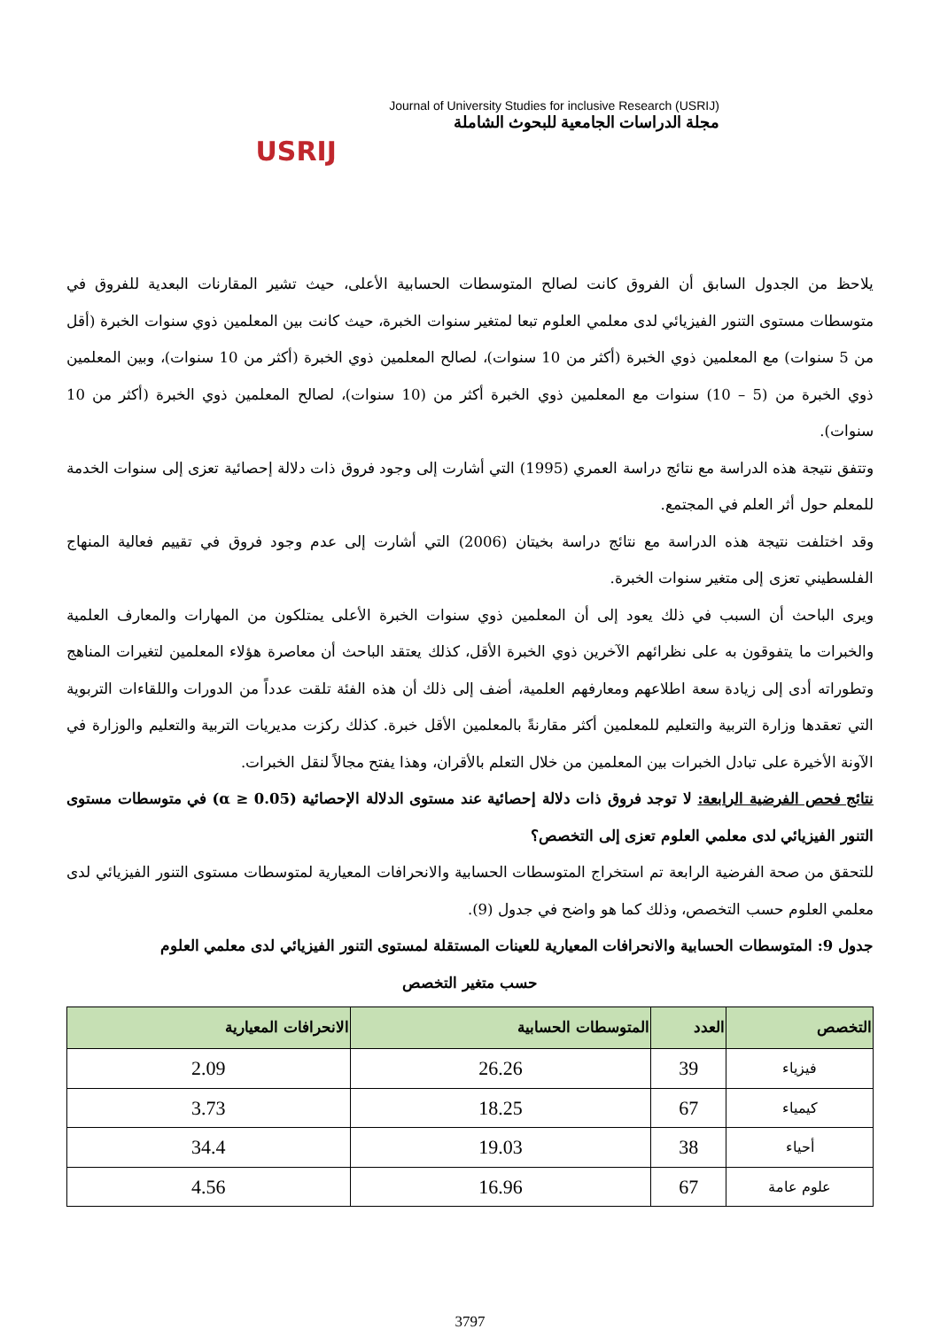USRIJ
Journal of University Studies for inclusive Research (USRIJ)
مجلة الدراسات الجامعية للبحوث الشاملة
يلاحظ من الجدول السابق أن الفروق كانت لصالح المتوسطات الحسابية الأعلى، حيث تشير المقارنات البعدية للفروق في متوسطات مستوى التنور الفيزيائي لدى معلمي العلوم تبعا لمتغير سنوات الخبرة، حيث كانت بين المعلمين ذوي سنوات الخبرة (أقل من 5 سنوات) مع المعلمين ذوي الخبرة (أكثر من 10 سنوات)، لصالح المعلمين ذوي الخبرة (أكثر من 10 سنوات)، وبين المعلمين ذوي الخبرة من (5 – 10) سنوات مع المعلمين ذوي الخبرة أكثر من (10 سنوات)، لصالح المعلمين ذوي الخبرة (أكثر من 10 سنوات).
وتتفق نتيجة هذه الدراسة مع نتائج دراسة العمري (1995) التي أشارت إلى وجود فروق ذات دلالة إحصائية تعزى إلى سنوات الخدمة للمعلم حول أثر العلم في المجتمع.
وقد اختلفت نتيجة هذه الدراسة مع نتائج دراسة بخيتان (2006) التي أشارت إلى عدم وجود فروق في تقييم فعالية المنهاج الفلسطيني تعزى إلى متغير سنوات الخبرة.
ويرى الباحث أن السبب في ذلك يعود إلى أن المعلمين ذوي سنوات الخبرة الأعلى يمتلكون من المهارات والمعارف العلمية والخبرات ما يتفوقون به على نظرائهم الآخرين ذوي الخبرة الأقل، كذلك يعتقد الباحث أن معاصرة هؤلاء المعلمين لتغيرات المناهج وتطوراته أدى إلى زيادة سعة اطلاعهم ومعارفهم العلمية، أضف إلى ذلك أن هذه الفئة تلقت عدداً من الدورات واللقاءات التربوية التي تعقدها وزارة التربية والتعليم للمعلمين أكثر مقارنةً بالمعلمين الأقل خبرة. كذلك ركزت مديريات التربية والتعليم والوزارة في الآونة الأخيرة على تبادل الخبرات بين المعلمين من خلال التعلم بالأقران، وهذا يفتح مجالاً لنقل الخبرات.
نتائج فحص الفرضية الرابعة: لا توجد فروق ذات دلالة إحصائية عند مستوى الدلالة الإحصائية (α ≥ 0.05) في متوسطات مستوى التنور الفيزيائي لدى معلمي العلوم تعزى إلى التخصص؟
للتحقق من صحة الفرضية الرابعة تم استخراج المتوسطات الحسابية والانحرافات المعيارية لمتوسطات مستوى التنور الفيزيائي لدى معلمي العلوم حسب التخصص، وذلك كما هو واضح في جدول (9).
جدول 9: المتوسطات الحسابية والانحرافات المعيارية للعينات المستقلة لمستوى التنور الفيزيائي لدى معلمي العلوم
حسب متغير التخصص
| التخصص | العدد | المتوسطات الحسابية | الانحرافات المعيارية |
| --- | --- | --- | --- |
| فيزياء | 39 | 26.26 | 2.09 |
| كيمياء | 67 | 18.25 | 3.73 |
| أحياء | 38 | 19.03 | 34.4 |
| علوم عامة | 67 | 16.96 | 4.56 |
3797